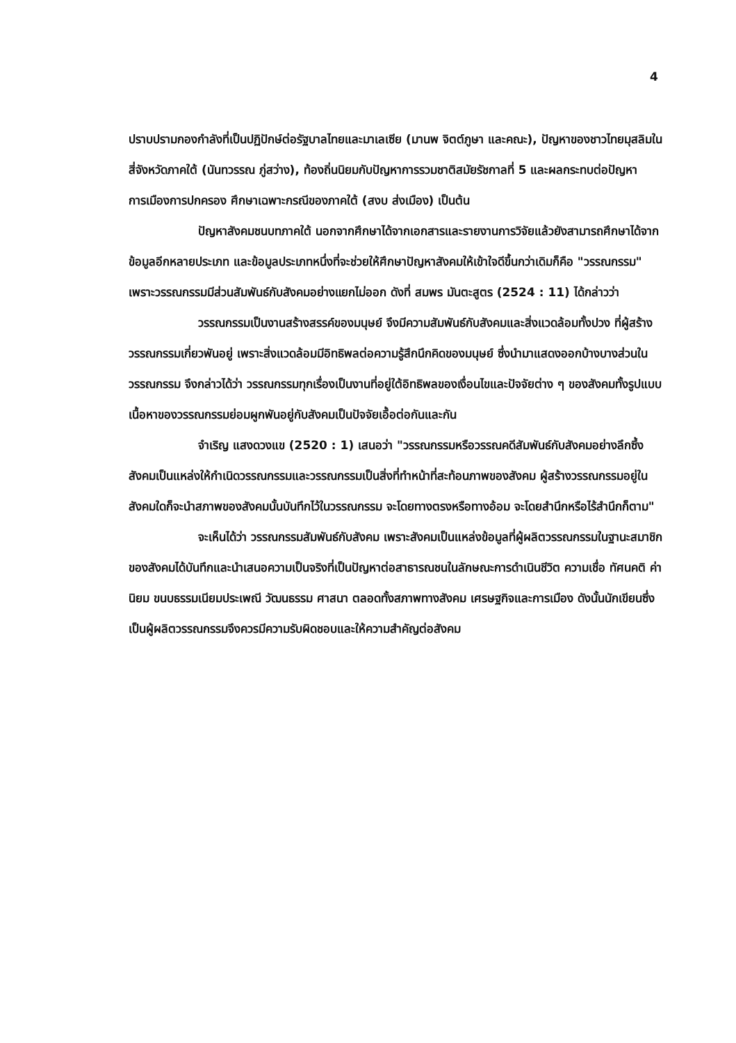4
ปราบปรามกองกำลังที่เป็นปฏิปักษ์ต่อรัฐบาลไทยและมาเลเซีย (มานพ จิตต์ภูษา และคณะ), ปัญหาของชาวไทยมุสลิมในสี่จังหวัดภาคใต้ (นันทวรรณ ภู่สว่าง), ท้องถิ่นนิยมกับปัญหาการรวมชาติสมัยรัชกาลที่ 5 และผลกระทบต่อปัญหาการเมืองการปกครอง ศึกษาเฉพาะกรณีของภาคใต้ (สงบ ส่งเมือง) เป็นต้น
ปัญหาสังคมชนบทภาคใต้ นอกจากศึกษาได้จากเอกสารและรายงานการวิจัยแล้วยังสามารถศึกษาได้จากข้อมูลอีกหลายประเภท และข้อมูลประเภทหนึ่งที่จะช่วยให้ศึกษาปัญหาสังคมให้เข้าใจดีขึ้นกว่าเดิมก็คือ "วรรณกรรม" เพราะวรรณกรรมมีส่วนสัมพันธ์กับสังคมอย่างแยกไม่ออก ดังที่ สมพร มันตะสูตร (2524 : 11) ได้กล่าวว่า
วรรณกรรมเป็นงานสร้างสรรค์ของมนุษย์ จึงมีความสัมพันธ์กับสังคมและสิ่งแวดล้อมทั้งปวง ที่ผู้สร้างวรรณกรรมเกี่ยวพันอยู่ เพราะสิ่งแวดล้อมมีอิทธิพลต่อความรู้สึกนึกคิดของมนุษย์ ซึ่งนำมาแสดงออกบ้างบางส่วนในวรรณกรรม จึงกล่าวได้ว่า วรรณกรรมทุกเรื่องเป็นงานที่อยู่ใต้อิทธิพลของเงื่อนไขและปัจจัยต่าง ๆ ของสังคมทั้งรูปแบบเนื้อหาของวรรณกรรมย่อมผูกพันอยู่กับสังคมเป็นปัจจัยเอื้อต่อกันและกัน
จำเริญ แสงดวงแข (2520 : 1) เสนอว่า "วรรณกรรมหรือวรรณคดีสัมพันธ์กับสังคมอย่างลึกซึ้ง สังคมเป็นแหล่งให้กำเนิดวรรณกรรมและวรรณกรรมเป็นสิ่งที่ทำหน้าที่สะท้อนภาพของสังคม ผู้สร้างวรรณกรรมอยู่ในสังคมใดก็จะนำสภาพของสังคมนั้นบันทึกไว้ในวรรณกรรม จะโดยทางตรงหรือทางอ้อม จะโดยสำนึกหรือไร้สำนึกก็ตาม"
จะเห็นได้ว่า วรรณกรรมสัมพันธ์กับสังคม เพราะสังคมเป็นแหล่งข้อมูลที่ผู้ผลิตวรรณกรรมในฐานะสมาชิกของสังคมได้บันทึกและนำเสนอความเป็นจริงที่เป็นปัญหาต่อสาธารณชนในลักษณะการดำเนินชีวิต ความเชื่อ ทัศนคติ ค่านิยม ขนบธรรมเนียมประเพณี วัฒนธรรม ศาสนา ตลอดทั้งสภาพทางสังคม เศรษฐกิจและการเมือง ดังนั้นนักเขียนซึ่งเป็นผู้ผลิตวรรณกรรมจึงควรมีความรับผิดชอบและให้ความสำคัญต่อสังคม